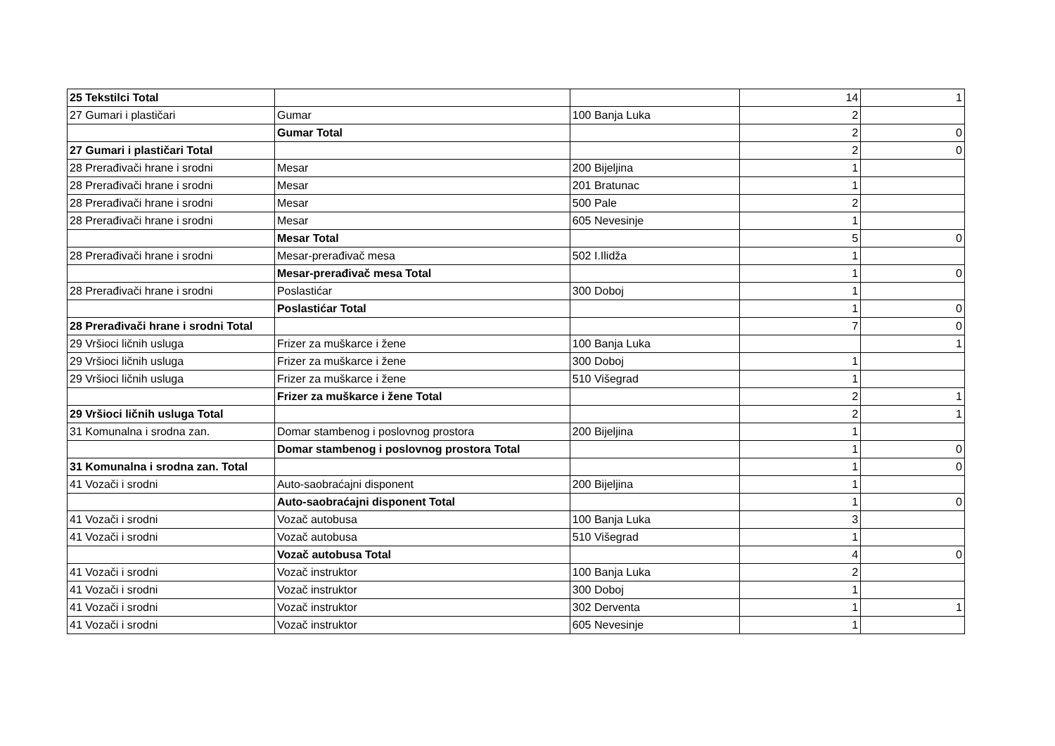| 25 Tekstilci Total | | | 14 | 1 |
| 27 Gumari i plastičari | Gumar | 100 Banja Luka | 2 | |
| | Gumar Total | | 2 | 0 |
| 27 Gumari i plastičari Total | | | 2 | 0 |
| 28 Prerađivači hrane i srodni | Mesar | 200 Bijeljina | 1 | |
| 28 Prerađivači hrane i srodni | Mesar | 201 Bratunac | 1 | |
| 28 Prerađivači hrane i srodni | Mesar | 500 Pale | 2 | |
| 28 Prerađivači hrane i srodni | Mesar | 605 Nevesinje | 1 | |
| | Mesar Total | | 5 | 0 |
| 28 Prerađivači hrane i srodni | Mesar-prerađivač mesa | 502 I.Ilidža | 1 | |
| | Mesar-prerađivač mesa Total | | 1 | 0 |
| 28 Prerađivači hrane i srodni | Poslastićar | 300 Doboj | 1 | |
| | Poslastićar Total | | 1 | 0 |
| 28 Prerađivači hrane i srodni Total | | | 7 | 0 |
| 29 Vršioci ličnih usluga | Frizer za muškarce i žene | 100 Banja Luka | | 1 |
| 29 Vršioci ličnih usluga | Frizer za muškarce i žene | 300 Doboj | 1 | |
| 29 Vršioci ličnih usluga | Frizer za muškarce i žene | 510 Višegrad | 1 | |
| | Frizer za muškarce i žene Total | | 2 | 1 |
| 29 Vršioci ličnih usluga Total | | | 2 | 1 |
| 31 Komunalna i srodna zan. | Domar stambenog i poslovnog prostora | 200 Bijeljina | 1 | |
| | Domar stambenog i poslovnog prostora Total | | 1 | 0 |
| 31 Komunalna i srodna zan. Total | | | 1 | 0 |
| 41 Vozači i srodni | Auto-saobraćajni disponent | 200 Bijeljina | 1 | |
| | Auto-saobraćajni disponent Total | | 1 | 0 |
| 41 Vozači i srodni | Vozač autobusa | 100 Banja Luka | 3 | |
| 41 Vozači i srodni | Vozač autobusa | 510 Višegrad | 1 | |
| | Vozač autobusa Total | | 4 | 0 |
| 41 Vozači i srodni | Vozač instruktor | 100 Banja Luka | 2 | |
| 41 Vozači i srodni | Vozač instruktor | 300 Doboj | 1 | |
| 41 Vozači i srodni | Vozač instruktor | 302 Derventa | 1 | 1 |
| 41 Vozači i srodni | Vozač instruktor | 605 Nevesinje | 1 | |